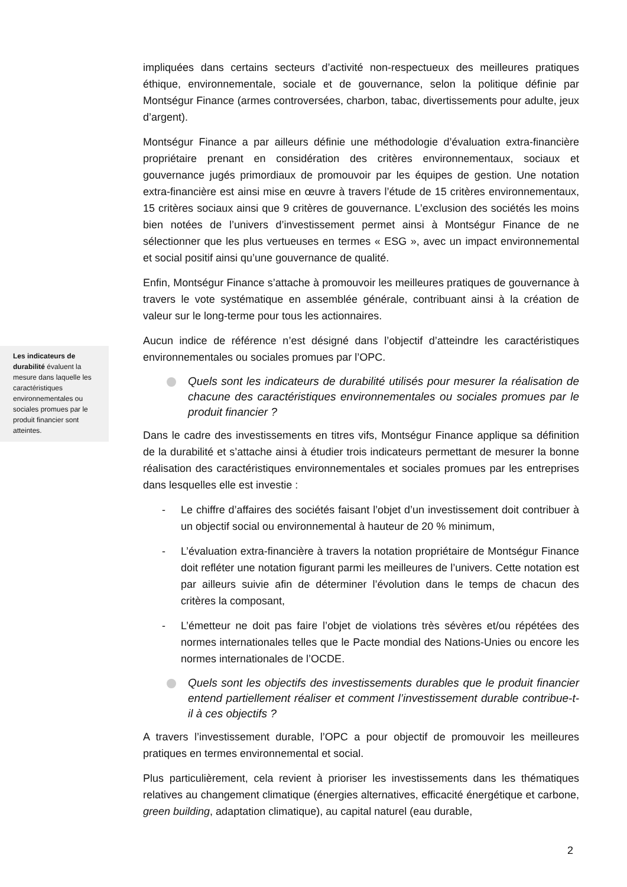Les indicateurs de durabilité évaluent la mesure dans laquelle les caractéristiques environnementales ou sociales promues par le produit financier sont atteintes.
impliquées dans certains secteurs d’activité non-respectueux des meilleures pratiques éthique, environnementale, sociale et de gouvernance, selon la politique définie par Montségur Finance (armes controversées, charbon, tabac, divertissements pour adulte, jeux d’argent).
Montségur Finance a par ailleurs définie une méthodologie d’évaluation extra-financière propriétaire prenant en considération des critères environnementaux, sociaux et gouvernance jugés primordiaux de promouvoir par les équipes de gestion. Une notation extra-financière est ainsi mise en œuvre à travers l’étude de 15 critères environnementaux, 15 critères sociaux ainsi que 9 critères de gouvernance. L’exclusion des sociétés les moins bien notées de l’univers d’investissement permet ainsi à Montségur Finance de ne sélectionner que les plus vertueuses en termes « ESG », avec un impact environnemental et social positif ainsi qu’une gouvernance de qualité.
Enfin, Montségur Finance s’attache à promouvoir les meilleures pratiques de gouvernance à travers le vote systématique en assemblée générale, contribuant ainsi à la création de valeur sur le long-terme pour tous les actionnaires.
Aucun indice de référence n’est désigné dans l’objectif d’atteindre les caractéristiques environnementales ou sociales promues par l’OPC.
Quels sont les indicateurs de durabilité utilisés pour mesurer la réalisation de chacune des caractéristiques environnementales ou sociales promues par le produit financier ?
Dans le cadre des investissements en titres vifs, Montségur Finance applique sa définition de la durabilité et s’attache ainsi à étudier trois indicateurs permettant de mesurer la bonne réalisation des caractéristiques environnementales et sociales promues par les entreprises dans lesquelles elle est investie :
- Le chiffre d’affaires des sociétés faisant l’objet d’un investissement doit contribuer à un objectif social ou environnemental à hauteur de 20 % minimum,
- L’évaluation extra-financière à travers la notation propriétaire de Montségur Finance doit refléter une notation figurant parmi les meilleures de l’univers. Cette notation est par ailleurs suivie afin de déterminer l’évolution dans le temps de chacun des critères la composant,
- L’émetteur ne doit pas faire l’objet de violations très sévères et/ou répétées des normes internationales telles que le Pacte mondial des Nations-Unies ou encore les normes internationales de l’OCDE.
Quels sont les objectifs des investissements durables que le produit financier entend partiellement réaliser et comment l’investissement durable contribue-t-il à ces objectifs ?
A travers l’investissement durable, l’OPC a pour objectif de promouvoir les meilleures pratiques en termes environnemental et social.
Plus particulièrement, cela revient à prioriser les investissements dans les thématiques relatives au changement climatique (énergies alternatives, efficacité énergétique et carbone, green building, adaptation climatique), au capital naturel (eau durable,
2